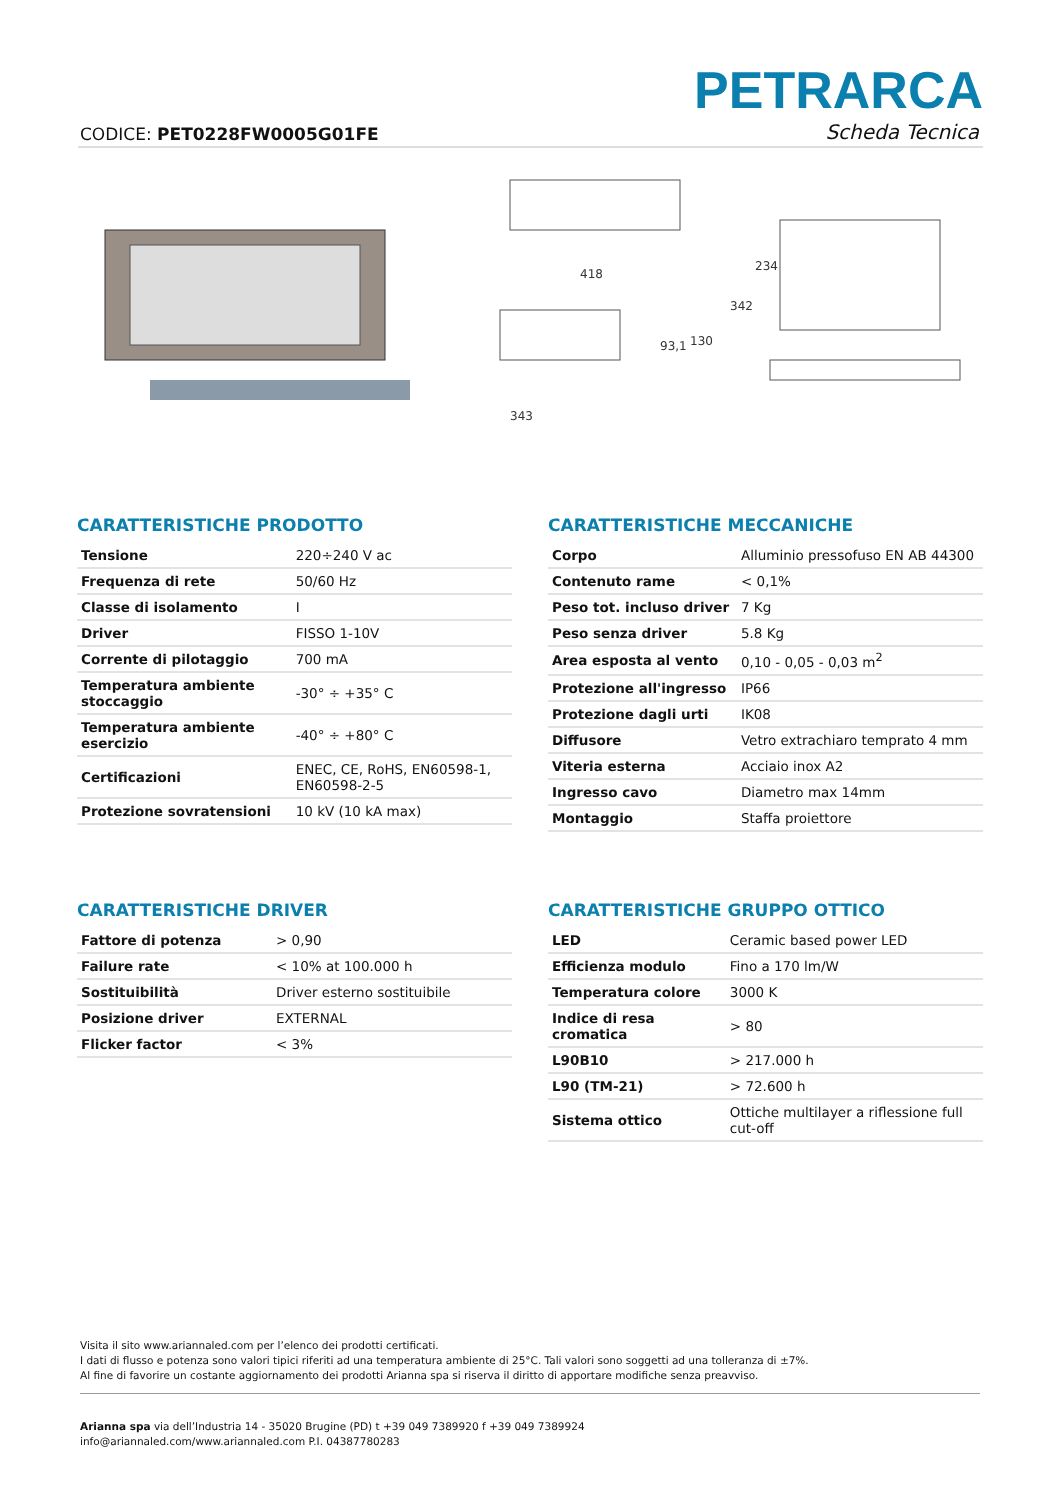CODICE: PET0228FW0005G01FE
PETRARCA
Scheda Tecnica
418
343
93,1
130
342
234
CARATTERISTICHE PRODOTTO
| Tensione | 220÷240 V ac |
| Frequenza di rete | 50/60 Hz |
| Classe di isolamento | I |
| Driver | FISSO 1-10V |
| Corrente di pilotaggio | 700 mA |
| Temperatura ambiente stoccaggio | -30° ÷ +35° C |
| Temperatura ambiente esercizio | -40° ÷ +80° C |
| Certificazioni | ENEC, CE, RoHS, EN60598-1, EN60598-2-5 |
| Protezione sovratensioni | 10 kV (10 kA max) |
CARATTERISTICHE MECCANICHE
| Corpo | Alluminio pressofuso EN AB 44300 |
| Contenuto rame | < 0,1% |
| Peso tot. incluso driver | 7 Kg |
| Peso senza driver | 5.8 Kg |
| Area esposta al vento | 0,10 - 0,05 - 0,03 m<sup>2</sup> |
| Protezione all'ingresso | IP66 |
| Protezione dagli urti | IK08 |
| Diffusore | Vetro extrachiaro temprato 4 mm |
| Viteria esterna | Acciaio inox A2 |
| Ingresso cavo | Diametro max 14mm |
| Montaggio | Staffa proiettore |
CARATTERISTICHE DRIVER
| Fattore di potenza | > 0,90 |
| Failure rate | < 10% at 100.000 h |
| Sostituibilità | Driver esterno sostituibile |
| Posizione driver | EXTERNAL |
| Flicker factor | < 3% |
CARATTERISTICHE GRUPPO OTTICO
| LED | Ceramic based power LED |
| Efficienza modulo | Fino a 170 lm/W |
| Temperatura colore | 3000 K |
| Indice di resa cromatica | > 80 |
| L90B10 | > 217.000 h |
| L90 (TM-21) | > 72.600 h |
| Sistema ottico | Ottiche multilayer a riflessione full cut-off |
Visita il sito www.ariannaled.com per l’elenco dei prodotti certificati.
I dati di flusso e potenza sono valori tipici riferiti ad una temperatura ambiente di 25°C. Tali valori sono soggetti ad una tolleranza di ±7%.
Al fine di favorire un costante aggiornamento dei prodotti Arianna spa si riserva il diritto di apportare modifiche senza preavviso.
Arianna spa via dell’Industria 14 - 35020 Brugine (PD) t +39 049 7389920 f +39 049 7389924
info@ariannaled.com/www.ariannaled.com P.I. 04387780283